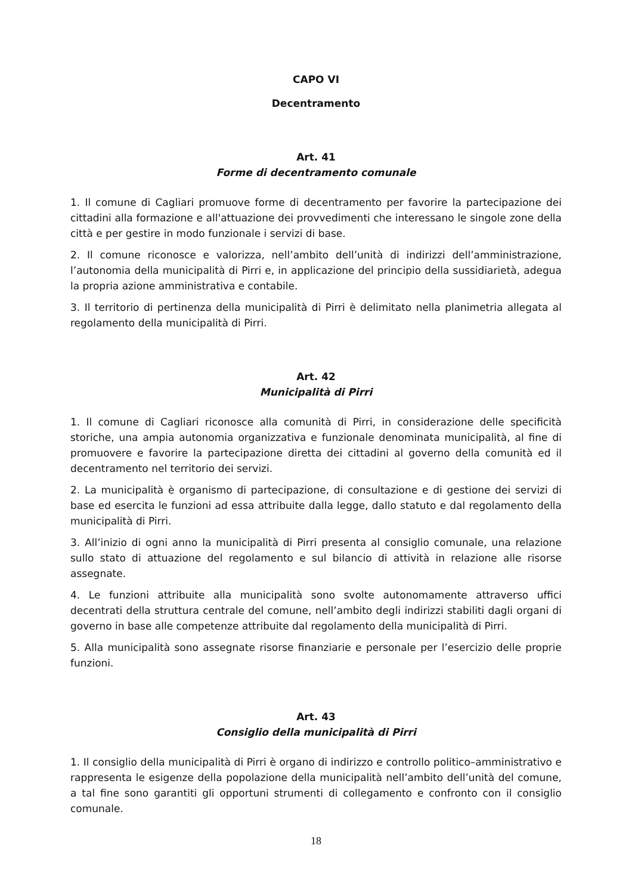CAPO VI
Decentramento
Art. 41
Forme di decentramento comunale
1. Il comune di Cagliari promuove forme di decentramento per favorire la partecipazione dei cittadini alla formazione e all'attuazione dei provvedimenti che interessano le singole zone della città e per gestire in modo funzionale i servizi di base.
2. Il comune riconosce e valorizza, nell’ambito dell’unità di indirizzi dell’amministrazione, l’autonomia della municipalità di Pirri e, in applicazione del principio della sussidiarietà, adegua la propria azione amministrativa e contabile.
3. Il territorio di pertinenza della municipalità di Pirri è delimitato nella planimetria allegata al regolamento della municipalità di Pirri.
Art. 42
Municipalità di Pirri
1. Il comune di Cagliari riconosce alla comunità di Pirri, in considerazione delle specificità storiche, una ampia autonomia organizzativa e funzionale denominata municipalità, al fine di promuovere e favorire la partecipazione diretta dei cittadini al governo della comunità ed il decentramento nel territorio dei servizi.
2. La municipalità è organismo di partecipazione, di consultazione e di gestione dei servizi di base ed esercita le funzioni ad essa attribuite dalla legge, dallo statuto e dal regolamento della municipalità di Pirri.
3. All’inizio di ogni anno la municipalità di Pirri presenta al consiglio comunale, una relazione sullo stato di attuazione del regolamento e sul bilancio di attività in relazione alle risorse assegnate.
4. Le funzioni attribuite alla municipalità sono svolte autonomamente attraverso uffici decentrati della struttura centrale del comune, nell’ambito degli indirizzi stabiliti dagli organi di governo in base alle competenze attribuite dal regolamento della municipalità di Pirri.
5. Alla municipalità sono assegnate risorse finanziarie e personale per l’esercizio delle proprie funzioni.
Art. 43
Consiglio della municipalità di Pirri
1. Il consiglio della municipalità di Pirri è organo di indirizzo e controllo politico–amministrativo e rappresenta le esigenze della popolazione della municipalità nell’ambito dell’unità del comune, a tal fine sono garantiti gli opportuni strumenti di collegamento e confronto con il consiglio comunale.
18